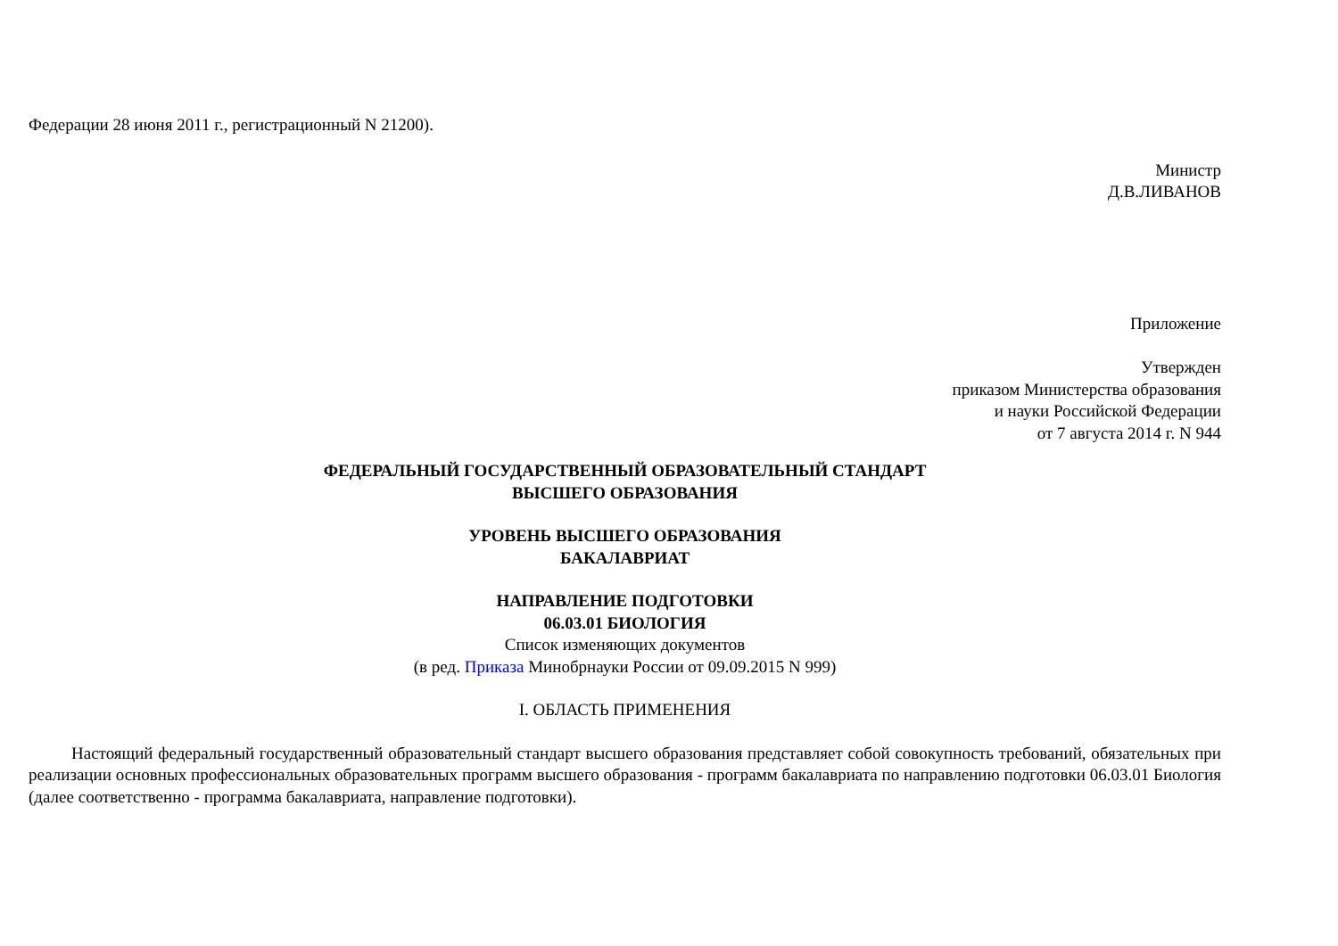Федерации 28 июня 2011 г., регистрационный N 21200).
Министр
Д.В.ЛИВАНОВ
Приложение
Утвержден
приказом Министерства образования
и науки Российской Федерации
от 7 августа 2014 г. N 944
ФЕДЕРАЛЬНЫЙ ГОСУДАРСТВЕННЫЙ ОБРАЗОВАТЕЛЬНЫЙ СТАНДАРТ
ВЫСШЕГО ОБРАЗОВАНИЯ
УРОВЕНЬ ВЫСШЕГО ОБРАЗОВАНИЯ
БАКАЛАВРИАТ
НАПРАВЛЕНИЕ ПОДГОТОВКИ
06.03.01 БИОЛОГИЯ
Список изменяющих документов
(в ред. Приказа Минобрнауки России от 09.09.2015 N 999)
I. ОБЛАСТЬ ПРИМЕНЕНИЯ
Настоящий федеральный государственный образовательный стандарт высшего образования представляет собой совокупность требований, обязательных при реализации основных профессиональных образовательных программ высшего образования - программ бакалавриата по направлению подготовки 06.03.01 Биология (далее соответственно - программа бакалавриата, направление подготовки).